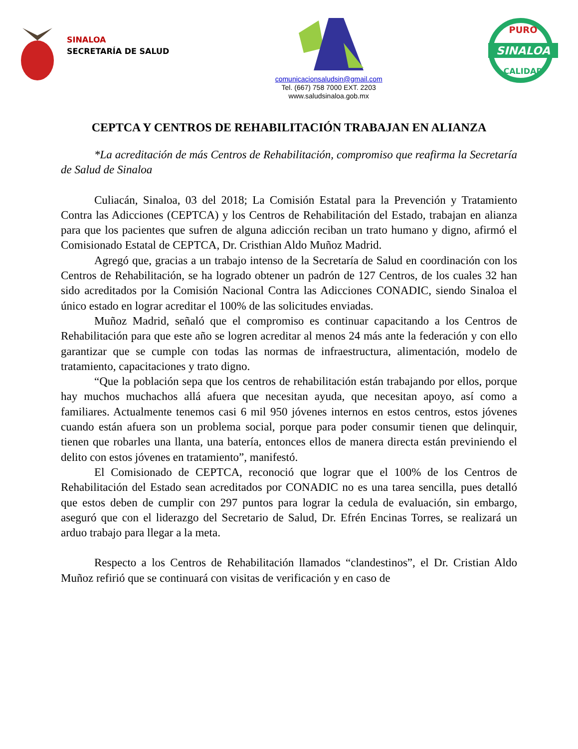SINALOA
SECRETARÍA DE SALUD
comunicacionsaludsin@gmail.com
Tel. (667) 758 7000 EXT. 2203
www.saludsinaloa.gob.mx
PURO
SINALOA
CALIDAD
CEPTCA Y CENTROS DE REHABILITACIÓN TRABAJAN EN ALIANZA
*La acreditación de más Centros de Rehabilitación, compromiso que reafirma la Secretaría de Salud de Sinaloa
Culiacán, Sinaloa, 03 del 2018; La Comisión Estatal para la Prevención y Tratamiento Contra las Adicciones (CEPTCA) y los Centros de Rehabilitación del Estado, trabajan en alianza para que los pacientes que sufren de alguna adicción reciban un trato humano y digno, afirmó el Comisionado Estatal de CEPTCA, Dr. Cristhian Aldo Muñoz Madrid.
Agregó que, gracias a un trabajo intenso de la Secretaría de Salud en coordinación con los Centros de Rehabilitación, se ha logrado obtener un padrón de 127 Centros, de los cuales 32 han sido acreditados por la Comisión Nacional Contra las Adicciones CONADIC, siendo Sinaloa el único estado en lograr acreditar el 100% de las solicitudes enviadas.
Muñoz Madrid, señaló que el compromiso es continuar capacitando a los Centros de Rehabilitación para que este año se logren acreditar al menos 24 más ante la federación y con ello garantizar que se cumple con todas las normas de infraestructura, alimentación, modelo de tratamiento, capacitaciones y trato digno.
“Que la población sepa que los centros de rehabilitación están trabajando por ellos, porque hay muchos muchachos allá afuera que necesitan ayuda, que necesitan apoyo, así como a familiares. Actualmente tenemos casi 6 mil 950 jóvenes internos en estos centros, estos jóvenes cuando están afuera son un problema social, porque para poder consumir tienen que delinquir, tienen que robarles una llanta, una batería, entonces ellos de manera directa están previniendo el delito con estos jóvenes en tratamiento”, manifestó.
El Comisionado de CEPTCA, reconoció que lograr que el 100% de los Centros de Rehabilitación del Estado sean acreditados por CONADIC no es una tarea sencilla, pues detalló que estos deben de cumplir con 297 puntos para lograr la cedula de evaluación, sin embargo, aseguró que con el liderazgo del Secretario de Salud, Dr. Efrén Encinas Torres, se realizará un arduo trabajo para llegar a la meta.
Respecto a los Centros de Rehabilitación llamados “clandestinos”, el Dr. Cristian Aldo Muñoz refirió que se continuará con visitas de verificación y en caso de